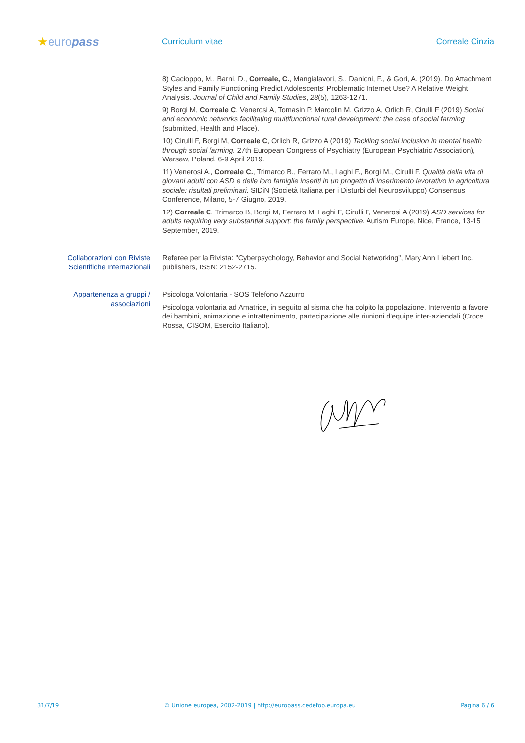★europass
Curriculum vitae Correale Cinzia
8) Cacioppo, M., Barni, D., Correale, C., Mangialavori, S., Danioni, F., & Gori, A. (2019). Do Attachment Styles and Family Functioning Predict Adolescents’ Problematic Internet Use? A Relative Weight Analysis. Journal of Child and Family Studies, 28(5), 1263-1271.
9) Borgi M, Correale C, Venerosi A, Tomasin P, Marcolin M, Grizzo A, Orlich R, Cirulli F (2019) Social and economic networks facilitating multifunctional rural development: the case of social farming (submitted, Health and Place).
10) Cirulli F, Borgi M, Correale C, Orlich R, Grizzo A (2019) Tackling social inclusion in mental health through social farming. 27th European Congress of Psychiatry (European Psychiatric Association), Warsaw, Poland, 6-9 April 2019.
11) Venerosi A., Correale C., Trimarco B., Ferraro M., Laghi F., Borgi M., Cirulli F. Qualità della vita di giovani adulti con ASD e delle loro famiglie inseriti in un progetto di inserimento lavorativo in agricoltura sociale: risultati preliminari. SIDiN (Società Italiana per i Disturbi del Neurosviluppo) Consensus Conference, Milano, 5-7 Giugno, 2019.
12) Correale C, Trimarco B, Borgi M, Ferraro M, Laghi F, Cirulli F, Venerosi A (2019) ASD services for adults requiring very substantial support: the family perspective. Autism Europe, Nice, France, 13-15 September, 2019.
Collaborazioni con Riviste Scientifiche Internazionali
Referee per la Rivista: "Cyberpsychology, Behavior and Social Networking", Mary Ann Liebert Inc. publishers, ISSN: 2152-2715.
Appartenenza a gruppi / associazioni
Psicologa Volontaria - SOS Telefono Azzurro
Psicologa volontaria ad Amatrice, in seguito al sisma che ha colpito la popolazione. Intervento a favore dei bambini, animazione e intrattenimento, partecipazione alle riunioni d'equipe inter-aziendali (Croce Rossa, CISOM, Esercito Italiano).
31/7/19 © Unione europea, 2002-2019 | http://europass.cedefop.europa.eu Pagina 6 / 6